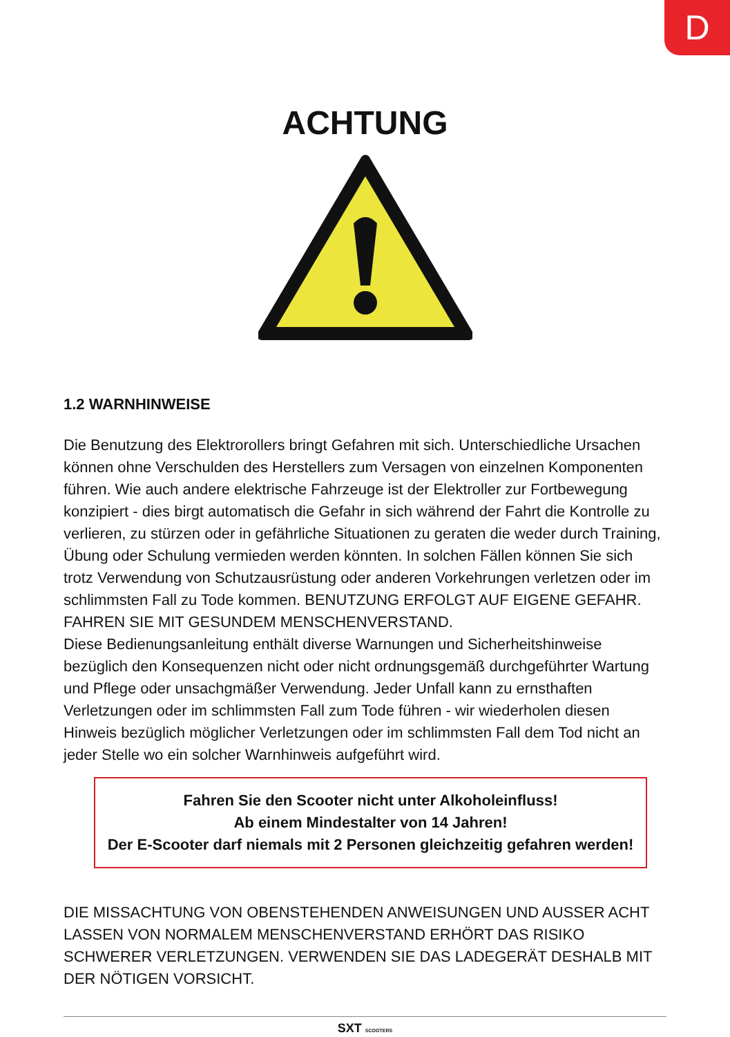D
ACHTUNG
1.2 WARNHINWEISE
Die Benutzung des Elektrorollers bringt Gefahren mit sich. Unterschiedliche Ursachen können ohne Verschulden des Herstellers zum Versagen von einzelnen Komponenten führen. Wie auch andere elektrische Fahrzeuge ist der Elektroller zur Fortbewegung konzipiert - dies birgt automatisch die Gefahr in sich während der Fahrt die Kontrolle zu verlieren, zu stürzen oder in gefährliche Situationen zu geraten die weder durch Training, Übung oder Schulung vermieden werden könnten. In solchen Fällen können Sie sich trotz Verwendung von Schutzausrüstung oder anderen Vorkehrungen verletzen oder im schlimmsten Fall zu Tode kommen. BENUTZUNG ERFOLGT AUF EIGENE GEFAHR. FAHREN SIE MIT GESUNDEM MENSCHENVERSTAND.
Diese Bedienungsanleitung enthält diverse Warnungen und Sicherheitshinweise bezüglich den Konsequenzen nicht oder nicht ordnungsgemäß durchgeführter Wartung und Pflege oder unsachgmäßer Verwendung. Jeder Unfall kann zu ernsthaften Verletzungen oder im schlimmsten Fall zum Tode führen - wir wiederholen diesen Hinweis bezüglich möglicher Verletzungen oder im schlimmsten Fall dem Tod nicht an jeder Stelle wo ein solcher Warnhinweis aufgeführt wird.
Fahren Sie den Scooter nicht unter Alkoholeinfluss!
Ab einem Mindestalter von 14 Jahren!
Der E-Scooter darf niemals mit 2 Personen gleichzeitig gefahren werden!
DIE MISSACHTUNG VON OBENSTEHENDEN ANWEISUNGEN UND AUSSER ACHT LASSEN VON NORMALEM MENSCHENVERSTAND ERHÖRT DAS RISIKO SCHWERER VERLETZUNGEN. VERWENDEN SIE DAS LADEGERÄT DESHALB MIT DER NÖTIGEN VORSICHT.
SXT SCOOTERS